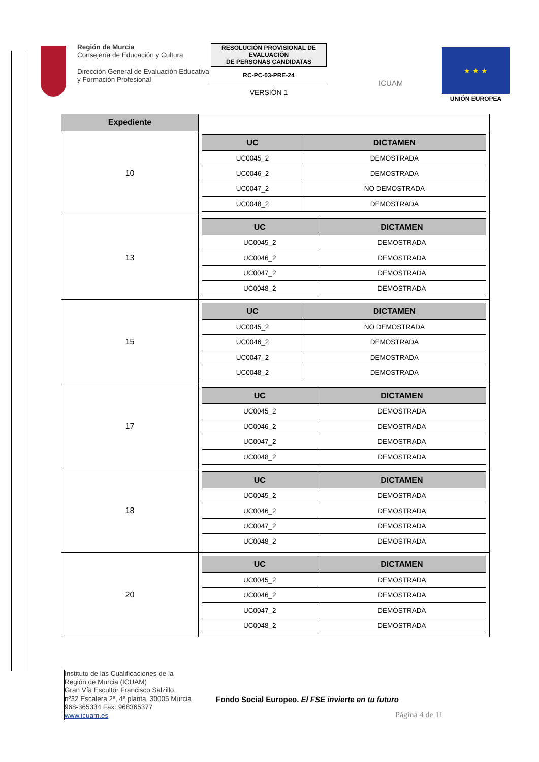Región de Murcia
Consejería de Educación y Cultura
Dirección General de Evaluación Educativa y Formación Profesional
RESOLUCIÓN PROVISIONAL DE EVALUACIÓN
DE PERSONAS CANDIDATAS
RC-PC-03-PRE-24
VERSIÓN 1
ICUAM
★ ★ ★
UNIÓN EUROPEA
| Expediente | |
| 10 | / UC / DICTAMEN / / --- / --- / / UC0045_2 / DEMOSTRADA / / UC0046_2 / DEMOSTRADA / / UC0047_2 / NO DEMOSTRADA / / UC0048_2 / DEMOSTRADA / |
| 13 | / UC / DICTAMEN / / --- / --- / / UC0045_2 / DEMOSTRADA / / UC0046_2 / DEMOSTRADA / / UC0047_2 / DEMOSTRADA / / UC0048_2 / DEMOSTRADA / |
| 15 | / UC / DICTAMEN / / --- / --- / / UC0045_2 / NO DEMOSTRADA / / UC0046_2 / DEMOSTRADA / / UC0047_2 / DEMOSTRADA / / UC0048_2 / DEMOSTRADA / |
| 17 | / UC / DICTAMEN / / --- / --- / / UC0045_2 / DEMOSTRADA / / UC0046_2 / DEMOSTRADA / / UC0047_2 / DEMOSTRADA / / UC0048_2 / DEMOSTRADA / |
| 18 | / UC / DICTAMEN / / --- / --- / / UC0045_2 / DEMOSTRADA / / UC0046_2 / DEMOSTRADA / / UC0047_2 / DEMOSTRADA / / UC0048_2 / DEMOSTRADA / |
| 20 | / UC / DICTAMEN / / --- / --- / / UC0045_2 / DEMOSTRADA / / UC0046_2 / DEMOSTRADA / / UC0047_2 / DEMOSTRADA / / UC0048_2 / DEMOSTRADA / |
Instituto de las Cualificaciones de la
Región de Murcia (ICUAM)
Gran Vía Escultor Francisco Salzillo,
nº32 Escalera 2ª, 4ª planta, 30005 Murcia
968-365334 Fax: 968365377
www.icuam.es
Fondo Social Europeo. El FSE invierte en tu futuro
Página 4 de 11